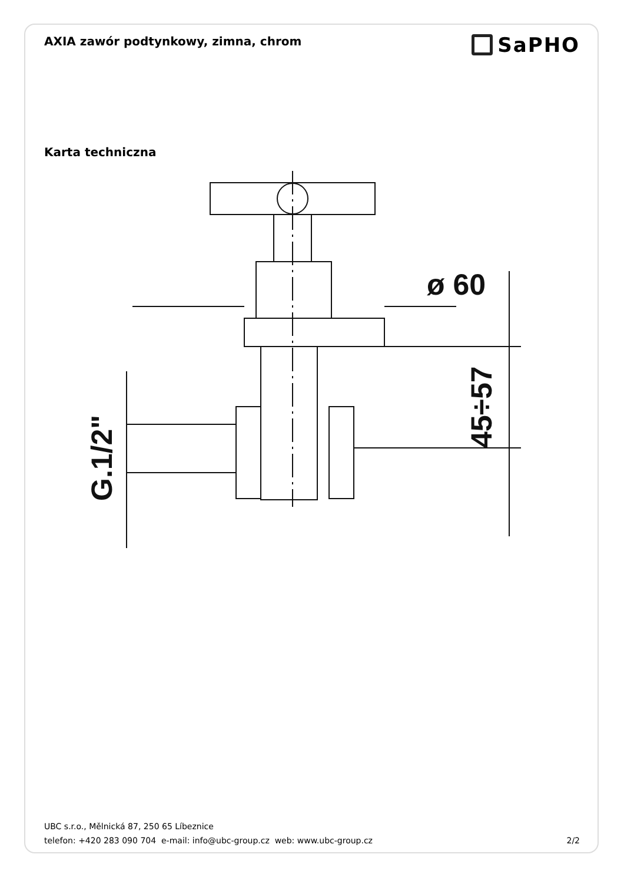AXIA zawór podtynkowy, zimna, chrom
SaPHO
Karta techniczna
ø 60
45÷57
G.1/2"
UBC s.r.o., Mělnická 87, 250 65 Líbeznice
telefon: +420 283 090 704 e-mail: info@ubc-group.cz web: www.ubc-group.cz 2/2